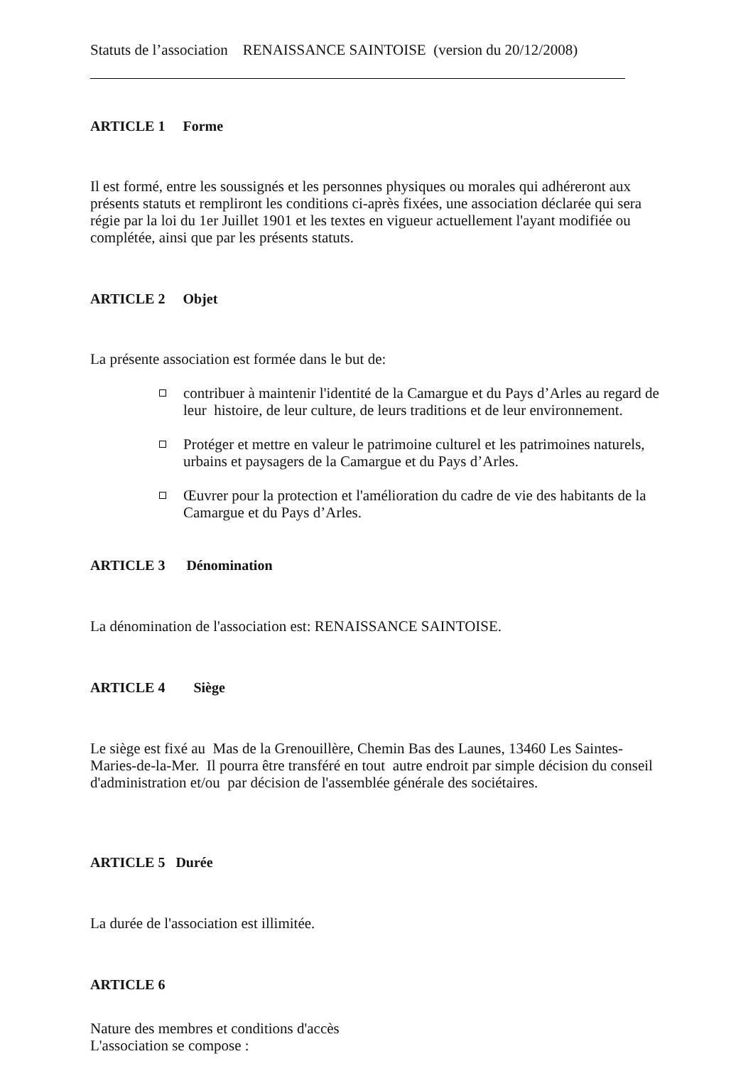Statuts de l’association RENAISSANCE SAINTOISE (version du 20/12/2008)
ARTICLE 1 Forme
Il est formé, entre les soussignés et les personnes physiques ou morales qui adhéreront aux présents statuts et rempliront les conditions ci-après fixées, une association déclarée qui sera régie par la loi du 1er Juillet 1901 et les textes en vigueur actuellement l'ayant modifiée ou complétée, ainsi que par les présents statuts.
ARTICLE 2 Objet
La présente association est formée dans le but de:
contribuer à maintenir l'identité de la Camargue et du Pays d’Arles au regard de leur histoire, de leur culture, de leurs traditions et de leur environnement.
Protéger et mettre en valeur le patrimoine culturel et les patrimoines naturels, urbains et paysagers de la Camargue et du Pays d’Arles.
Œuvrer pour la protection et l'amélioration du cadre de vie des habitants de la Camargue et du Pays d’Arles.
ARTICLE 3 Dénomination
La dénomination de l'association est: RENAISSANCE SAINTOISE.
ARTICLE 4 Siège
Le siège est fixé au Mas de la Grenouillère, Chemin Bas des Launes, 13460 Les Saintes-Maries-de-la-Mer. Il pourra être transféré en tout autre endroit par simple décision du conseil d'administration et/ou par décision de l'assemblée générale des sociétaires.
ARTICLE 5 Durée
La durée de l'association est illimitée.
ARTICLE 6
Nature des membres et conditions d'accès
L'association se compose :